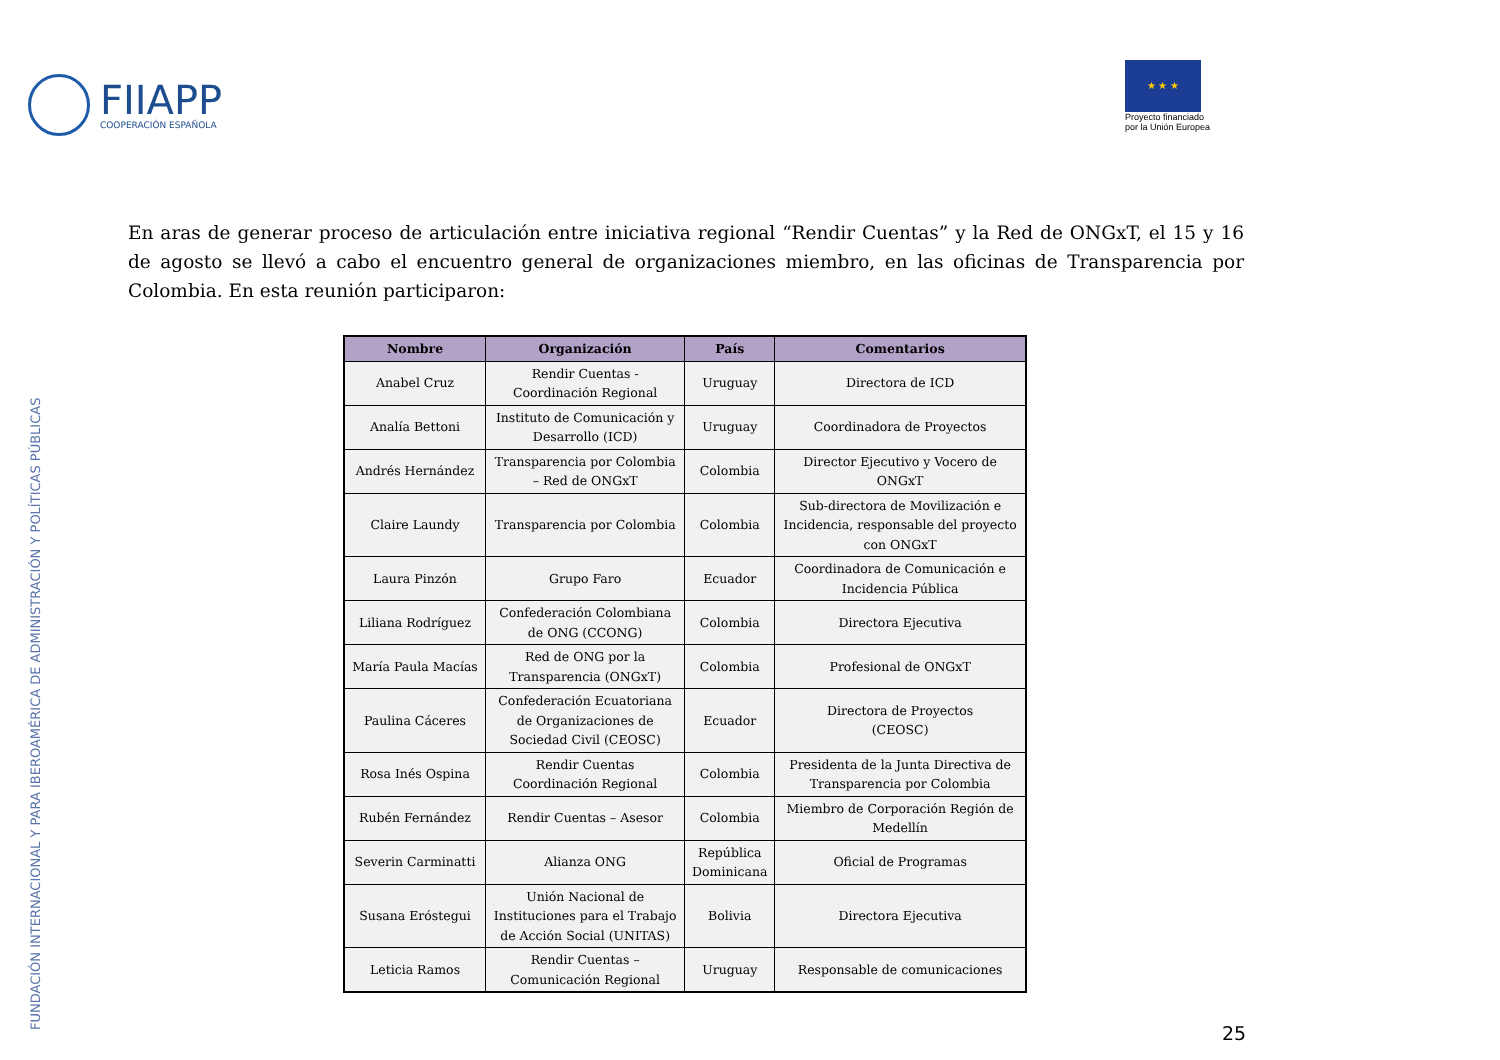FIIAPP
COOPERACIÓN ESPAÑOLA
★ ★ ★
Proyecto financiado
por la Unión Europea
FUNDACIÓN INTERNACIONAL Y PARA IBEROAMÉRICA DE ADMINISTRACIÓN Y POLÍTICAS PÚBLICAS
En aras de generar proceso de articulación entre iniciativa regional “Rendir Cuentas” y la Red de ONGxT, el 15 y 16 de agosto se llevó a cabo el encuentro general de organizaciones miembro, en las oficinas de Transparencia por Colombia. En esta reunión participaron:
| Nombre | Organización | País | Comentarios |
| --- | --- | --- | --- |
| Anabel Cruz | Rendir Cuentas - Coordinación Regional | Uruguay | Directora de ICD |
| Analía Bettoni | Instituto de Comunicación y Desarrollo (ICD) | Uruguay | Coordinadora de Proyectos |
| Andrés Hernández | Transparencia por Colombia – Red de ONGxT | Colombia | Director Ejecutivo y Vocero de ONGxT |
| Claire Laundy | Transparencia por Colombia | Colombia | Sub-directora de Movilización e Incidencia, responsable del proyecto con ONGxT |
| Laura Pinzón | Grupo Faro | Ecuador | Coordinadora de Comunicación e Incidencia Pública |
| Liliana Rodríguez | Confederación Colombiana de ONG (CCONG) | Colombia | Directora Ejecutiva |
| María Paula Macías | Red de ONG por la Transparencia (ONGxT) | Colombia | Profesional de ONGxT |
| Paulina Cáceres | Confederación Ecuatoriana de Organizaciones de Sociedad Civil (CEOSC) | Ecuador | Directora de Proyectos (CEOSC) |
| Rosa Inés Ospina | Rendir Cuentas Coordinación Regional | Colombia | Presidenta de la Junta Directiva de Transparencia por Colombia |
| Rubén Fernández | Rendir Cuentas – Asesor | Colombia | Miembro de Corporación Región de Medellín |
| Severin Carminatti | Alianza ONG | República Dominicana | Oficial de Programas |
| Susana Eróstegui | Unión Nacional de Instituciones para el Trabajo de Acción Social (UNITAS) | Bolivia | Directora Ejecutiva |
| Leticia Ramos | Rendir Cuentas – Comunicación Regional | Uruguay | Responsable de comunicaciones |
25